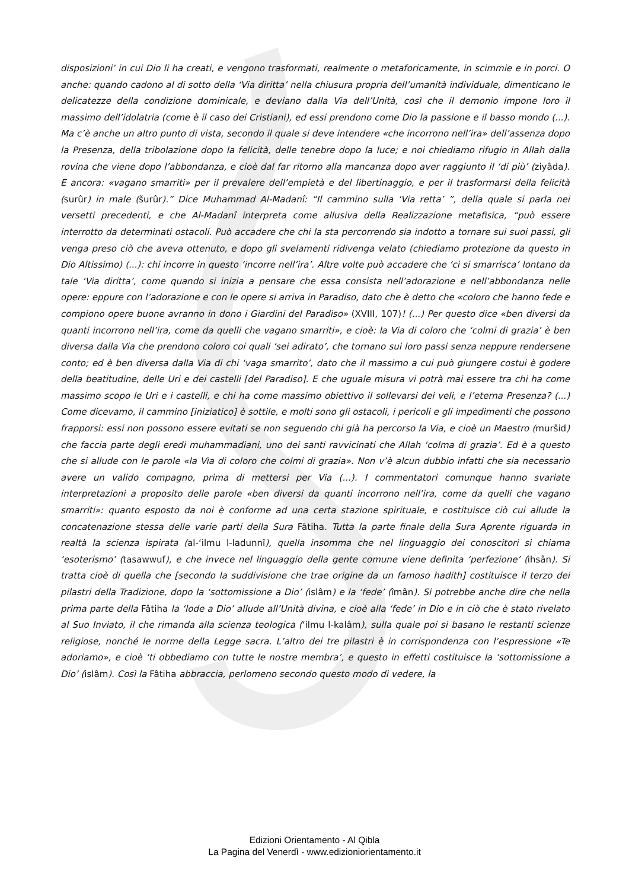disposizioni’ in cui Dio li ha creati, e vengono trasformati, realmente o metaforicamente, in scimmie e in porci. O anche: quando cadono al di sotto della ‘Via diritta’ nella chiusura propria dell’umanità individuale, dimenticano le delicatezze della condizione dominicale, e deviano dalla Via dell’Unità, così che il demonio impone loro il massimo dell’idolatria (come è il caso dei Cristiani), ed essi prendono come Dio la passione e il basso mondo (...). Ma c’è anche un altro punto di vista, secondo il quale si deve intendere «che incorrono nell’ira» dell’assenza dopo la Presenza, della tribolazione dopo la felicità, delle tenebre dopo la luce; e noi chiediamo rifugio in Allah dalla rovina che viene dopo l’abbondanza, e cioè dal far ritorno alla mancanza dopo aver raggiunto il ‘di più’ (ziyâda). E ancora: «vagano smarriti» per il prevalere dell’empietà e del libertinaggio, e per il trasformarsi della felicità (surûr) in male (šurûr).” Dice Muhammad Al-Madanî: “Il cammino sulla ‘Via retta’ ”, della quale si parla nei versetti precedenti, e che Al-Madanî interpreta come allusiva della Realizzazione metafisica, “può essere interrotto da determinati ostacoli. Può accadere che chi la sta percorrendo sia indotto a tornare sui suoi passi, gli venga preso ciò che aveva ottenuto, e dopo gli svelamenti ridivenga velato (chiediamo protezione da questo in Dio Altissimo) (...): chi incorre in questo ‘incorre nell’ira’. Altre volte può accadere che ‘ci si smarrisca’ lontano da tale ‘Via diritta’, come quando si inizia a pensare che essa consista nell’adorazione e nell’abbondanza nelle opere: eppure con l’adorazione e con le opere si arriva in Paradiso, dato che è detto che «coloro che hanno fede e compiono opere buone avranno in dono i Giardini del Paradiso» (XVIII, 107)! (...) Per questo dice «ben diversi da quanti incorrono nell’ira, come da quelli che vagano smarriti», e cioè: la Via di coloro che ‘colmi di grazia’ è ben diversa dalla Via che prendono coloro coi quali ‘sei adirato’, che tornano sui loro passi senza neppure rendersene conto; ed è ben diversa dalla Via di chi ‘vaga smarrito’, dato che il massimo a cui può giungere costui è godere della beatitudine, delle Uri e dei castelli [del Paradiso]. E che uguale misura vi potrà mai essere tra chi ha come massimo scopo le Uri e i castelli, e chi ha come massimo obiettivo il sollevarsi dei veli, e l’eterna Presenza? (...) Come dicevamo, il cammino [iniziatico] è sottile, e molti sono gli ostacoli, i pericoli e gli impedimenti che possono frapporsi: essi non possono essere evitati se non seguendo chi già ha percorso la Via, e cioè un Maestro (muršid) che faccia parte degli eredi muhammadiani, uno dei santi ravvicinati che Allah ‘colma di grazia’. Ed è a questo che si allude con le parole «la Via di coloro che colmi di grazia». Non v’è alcun dubbio infatti che sia necessario avere un valido compagno, prima di mettersi per Via (...). I commentatori comunque hanno svariate interpretazioni a proposito delle parole «ben diversi da quanti incorrono nell’ira, come da quelli che vagano smarriti»: quanto esposto da noi è conforme ad una certa stazione spirituale, e costituisce ciò cui allude la concatenazione stessa delle varie parti della Sura Fâtiha. Tutta la parte finale della Sura Aprente riguarda in realtà la scienza ispirata (al-‘ilmu l-ladunnî), quella insomma che nel linguaggio dei conoscitori si chiama ‘esoterismo’ (tasawwuf), e che invece nel linguaggio della gente comune viene definita ‘perfezione’ (ihsân). Si tratta cioè di quella che [secondo la suddivisione che trae origine da un famoso hadith] costituisce il terzo dei pilastri della Tradizione, dopo la ‘sottomissione a Dio’ (islâm) e la ‘fede’ (îmân). Si potrebbe anche dire che nella prima parte della Fâtiha la ‘lode a Dio’ allude all’Unità divina, e cioè alla ‘fede’ in Dio e in ciò che è stato rivelato al Suo Inviato, il che rimanda alla scienza teologica (‘ilmu l-kalâm), sulla quale poi si basano le restanti scienze religiose, nonché le norme della Legge sacra. L’altro dei tre pilastri è in corrispondenza con l’espressione «Te adoriamo», e cioè ‘ti obbediamo con tutte le nostre membra’, e questo in effetti costituisce la ‘sottomissione a Dio’ (islâm). Così la Fâtiha abbraccia, perlomeno secondo questo modo di vedere, la
Edizioni Orientamento - Al Qibla
La Pagina del Venerdì - www.edizioniorientamento.it